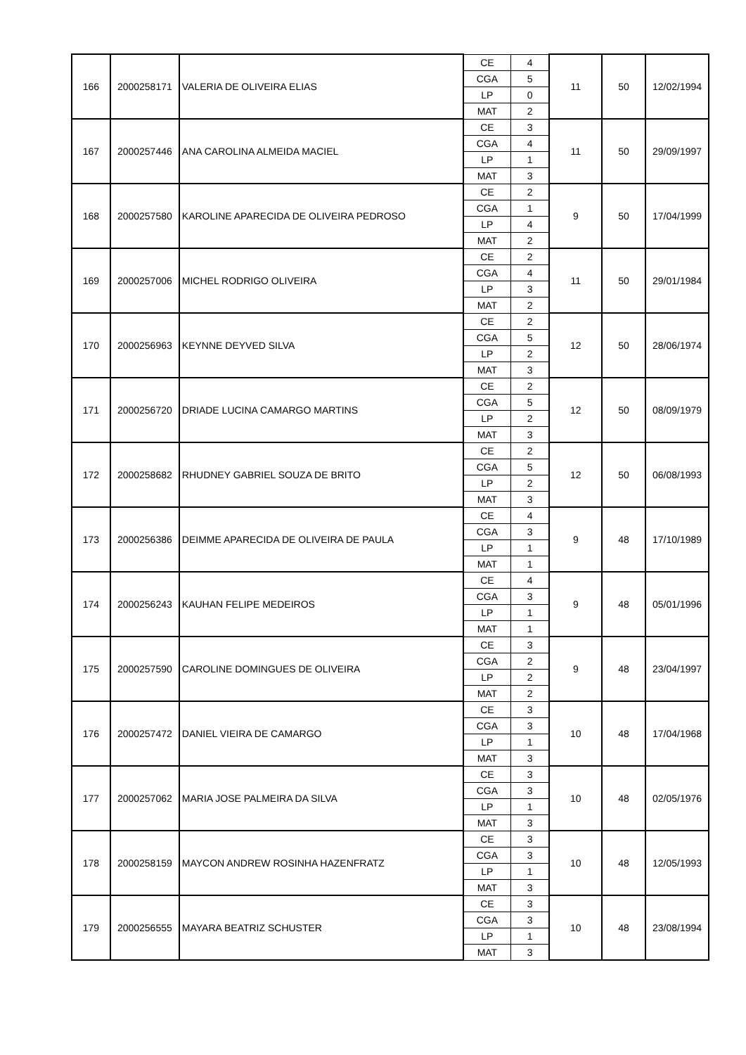| 166 | 2000258171 | VALERIA DE OLIVEIRA ELIAS | CE | 4 | 11 | 50 | 12/02/1994 |
| | | | CGA | 5 | | | |
| | | | LP | 0 | | | |
| | | | MAT | 2 | | | |
| 167 | 2000257446 | ANA CAROLINA ALMEIDA MACIEL | CE | 3 | 11 | 50 | 29/09/1997 |
| | | | CGA | 4 | | | |
| | | | LP | 1 | | | |
| | | | MAT | 3 | | | |
| 168 | 2000257580 | KAROLINE APARECIDA DE OLIVEIRA PEDROSO | CE | 2 | 9 | 50 | 17/04/1999 |
| | | | CGA | 1 | | | |
| | | | LP | 4 | | | |
| | | | MAT | 2 | | | |
| 169 | 2000257006 | MICHEL RODRIGO OLIVEIRA | CE | 2 | 11 | 50 | 29/01/1984 |
| | | | CGA | 4 | | | |
| | | | LP | 3 | | | |
| | | | MAT | 2 | | | |
| 170 | 2000256963 | KEYNNE DEYVED SILVA | CE | 2 | 12 | 50 | 28/06/1974 |
| | | | CGA | 5 | | | |
| | | | LP | 2 | | | |
| | | | MAT | 3 | | | |
| 171 | 2000256720 | DRIADE LUCINA CAMARGO MARTINS | CE | 2 | 12 | 50 | 08/09/1979 |
| | | | CGA | 5 | | | |
| | | | LP | 2 | | | |
| | | | MAT | 3 | | | |
| 172 | 2000258682 | RHUDNEY GABRIEL SOUZA DE BRITO | CE | 2 | 12 | 50 | 06/08/1993 |
| | | | CGA | 5 | | | |
| | | | LP | 2 | | | |
| | | | MAT | 3 | | | |
| 173 | 2000256386 | DEIMME APARECIDA DE OLIVEIRA DE PAULA | CE | 4 | 9 | 48 | 17/10/1989 |
| | | | CGA | 3 | | | |
| | | | LP | 1 | | | |
| | | | MAT | 1 | | | |
| 174 | 2000256243 | KAUHAN FELIPE MEDEIROS | CE | 4 | 9 | 48 | 05/01/1996 |
| | | | CGA | 3 | | | |
| | | | LP | 1 | | | |
| | | | MAT | 1 | | | |
| 175 | 2000257590 | CAROLINE DOMINGUES DE OLIVEIRA | CE | 3 | 9 | 48 | 23/04/1997 |
| | | | CGA | 2 | | | |
| | | | LP | 2 | | | |
| | | | MAT | 2 | | | |
| 176 | 2000257472 | DANIEL VIEIRA DE CAMARGO | CE | 3 | 10 | 48 | 17/04/1968 |
| | | | CGA | 3 | | | |
| | | | LP | 1 | | | |
| | | | MAT | 3 | | | |
| 177 | 2000257062 | MARIA JOSE PALMEIRA DA SILVA | CE | 3 | 10 | 48 | 02/05/1976 |
| | | | CGA | 3 | | | |
| | | | LP | 1 | | | |
| | | | MAT | 3 | | | |
| 178 | 2000258159 | MAYCON ANDREW ROSINHA HAZENFRATZ | CE | 3 | 10 | 48 | 12/05/1993 |
| | | | CGA | 3 | | | |
| | | | LP | 1 | | | |
| | | | MAT | 3 | | | |
| 179 | 2000256555 | MAYARA BEATRIZ SCHUSTER | CE | 3 | 10 | 48 | 23/08/1994 |
| | | | CGA | 3 | | | |
| | | | LP | 1 | | | |
| | | | MAT | 3 | | | |